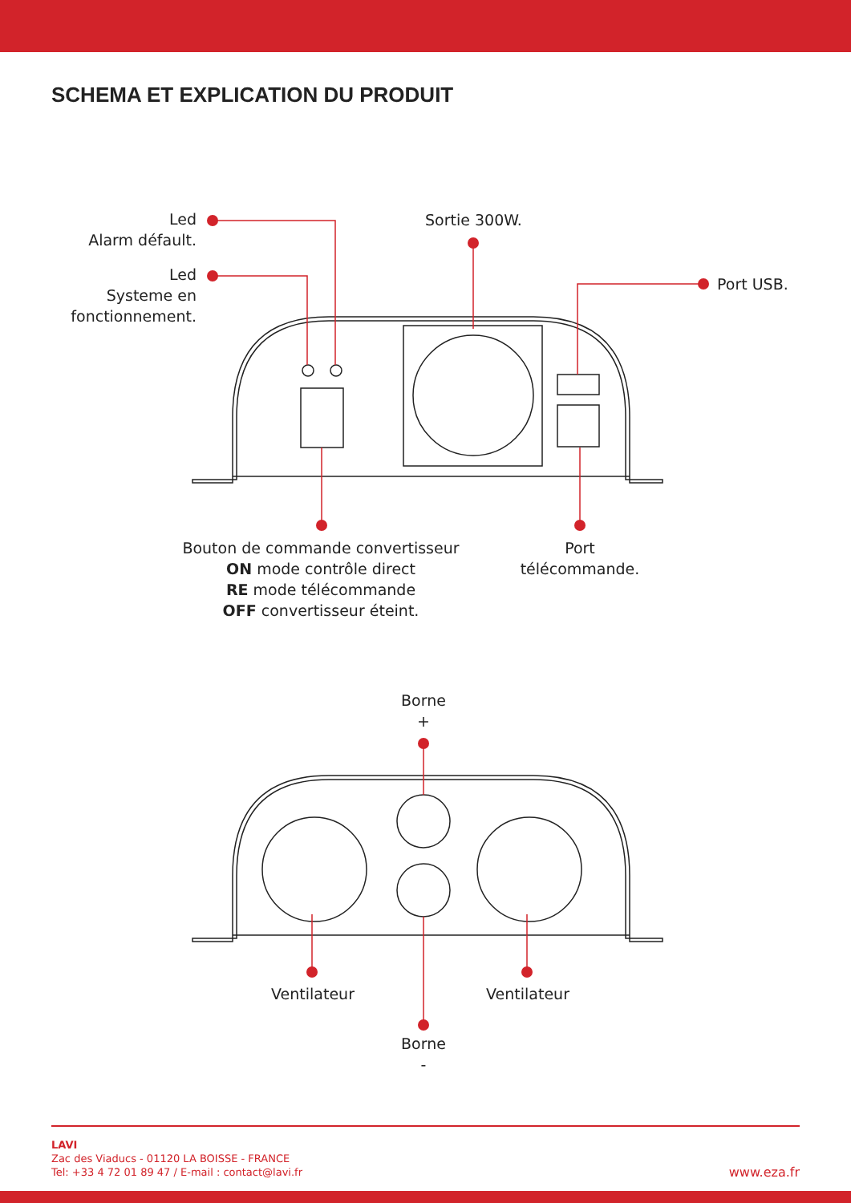SCHEMA ET EXPLICATION DU PRODUIT
Led
Alarm défault.
Led
Systeme en
fonctionnement.
Sortie 300W.
Port USB.
Bouton de commande convertisseur
ON mode contrôle direct
RE mode télécommande
OFF convertisseur éteint.
Port
télécommande.
Borne
+
Ventilateur Ventilateur
Borne
-
LAVI
Zac des Viaducs - 01120 LA BOISSE - FRANCE
Tel: +33 4 72 01 89 47 / E-mail : contact@lavi.fr
www.eza.fr